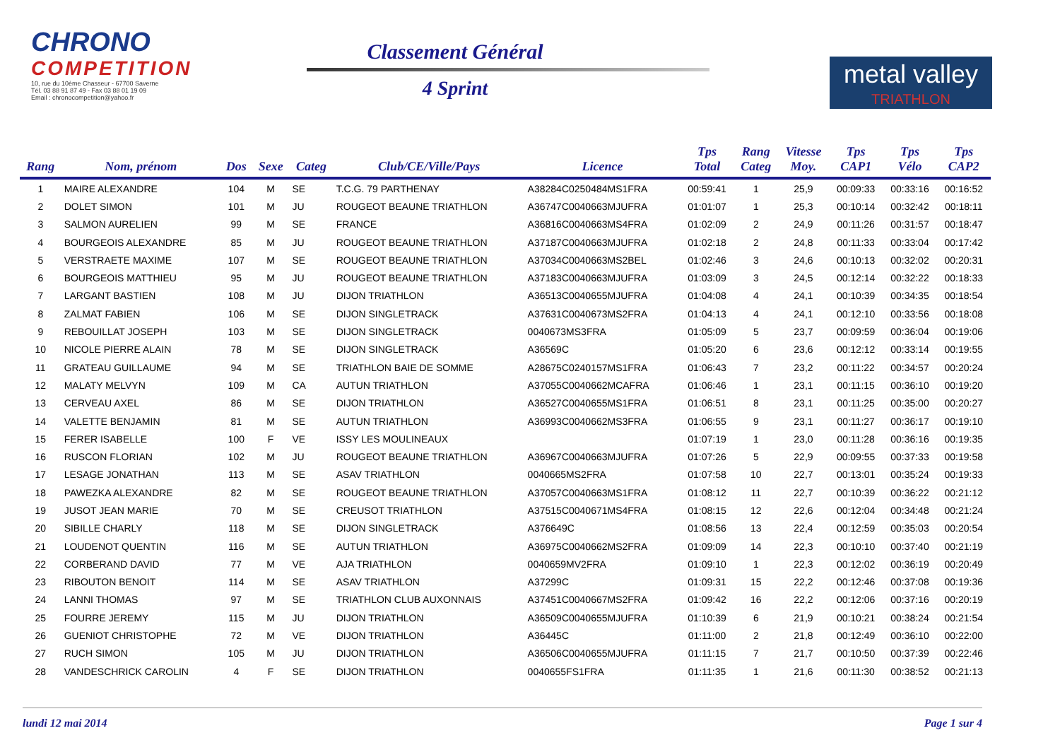CHRONO
COMPETITION
10, rue du 10ème Chasseur - 67700 Saverne
Tél. 03 88 91 87 49 - Fax 03 88 01 19 09
Email : chronocompetition@yahoo.fr
Classement Général
4 Sprint
metal valley
TRIATHLON
| Rang | Nom, prénom | Dos | Sexe | Categ | Club/CE/Ville/Pays | Licence | Tps Total | Rang Categ | Vitesse Moy. | Tps CAP1 | Tps Vélo | Tps CAP2 |
| --- | --- | --- | --- | --- | --- | --- | --- | --- | --- | --- | --- | --- |
| 1 | MAIRE ALEXANDRE | 104 | M | SE | T.C.G. 79 PARTHENAY | A38284C0250484MS1FRA | 00:59:41 | 1 | 25,9 | 00:09:33 | 00:33:16 | 00:16:52 |
| 2 | DOLET SIMON | 101 | M | JU | ROUGEOT BEAUNE TRIATHLON | A36747C0040663MJUFRA | 01:01:07 | 1 | 25,3 | 00:10:14 | 00:32:42 | 00:18:11 |
| 3 | SALMON AURELIEN | 99 | M | SE | FRANCE | A36816C0040663MS4FRA | 01:02:09 | 2 | 24,9 | 00:11:26 | 00:31:57 | 00:18:47 |
| 4 | BOURGEOIS ALEXANDRE | 85 | M | JU | ROUGEOT BEAUNE TRIATHLON | A37187C0040663MJUFRA | 01:02:18 | 2 | 24,8 | 00:11:33 | 00:33:04 | 00:17:42 |
| 5 | VERSTRAETE MAXIME | 107 | M | SE | ROUGEOT BEAUNE TRIATHLON | A37034C0040663MS2BEL | 01:02:46 | 3 | 24,6 | 00:10:13 | 00:32:02 | 00:20:31 |
| 6 | BOURGEOIS MATTHIEU | 95 | M | JU | ROUGEOT BEAUNE TRIATHLON | A37183C0040663MJUFRA | 01:03:09 | 3 | 24,5 | 00:12:14 | 00:32:22 | 00:18:33 |
| 7 | LARGANT BASTIEN | 108 | M | JU | DIJON TRIATHLON | A36513C0040655MJUFRA | 01:04:08 | 4 | 24,1 | 00:10:39 | 00:34:35 | 00:18:54 |
| 8 | ZALMAT FABIEN | 106 | M | SE | DIJON SINGLETRACK | A37631C0040673MS2FRA | 01:04:13 | 4 | 24,1 | 00:12:10 | 00:33:56 | 00:18:08 |
| 9 | REBOUILLAT JOSEPH | 103 | M | SE | DIJON SINGLETRACK | 0040673MS3FRA | 01:05:09 | 5 | 23,7 | 00:09:59 | 00:36:04 | 00:19:06 |
| 10 | NICOLE PIERRE ALAIN | 78 | M | SE | DIJON SINGLETRACK | A36569C | 01:05:20 | 6 | 23,6 | 00:12:12 | 00:33:14 | 00:19:55 |
| 11 | GRATEAU GUILLAUME | 94 | M | SE | TRIATHLON BAIE DE SOMME | A28675C0240157MS1FRA | 01:06:43 | 7 | 23,2 | 00:11:22 | 00:34:57 | 00:20:24 |
| 12 | MALATY MELVYN | 109 | M | CA | AUTUN TRIATHLON | A37055C0040662MCAFRA | 01:06:46 | 1 | 23,1 | 00:11:15 | 00:36:10 | 00:19:20 |
| 13 | CERVEAU AXEL | 86 | M | SE | DIJON TRIATHLON | A36527C0040655MS1FRA | 01:06:51 | 8 | 23,1 | 00:11:25 | 00:35:00 | 00:20:27 |
| 14 | VALETTE BENJAMIN | 81 | M | SE | AUTUN TRIATHLON | A36993C0040662MS3FRA | 01:06:55 | 9 | 23,1 | 00:11:27 | 00:36:17 | 00:19:10 |
| 15 | FERER ISABELLE | 100 | F | VE | ISSY LES MOULINEAUX | | 01:07:19 | 1 | 23,0 | 00:11:28 | 00:36:16 | 00:19:35 |
| 16 | RUSCON FLORIAN | 102 | M | JU | ROUGEOT BEAUNE TRIATHLON | A36967C0040663MJUFRA | 01:07:26 | 5 | 22,9 | 00:09:55 | 00:37:33 | 00:19:58 |
| 17 | LESAGE JONATHAN | 113 | M | SE | ASAV TRIATHLON | 0040665MS2FRA | 01:07:58 | 10 | 22,7 | 00:13:01 | 00:35:24 | 00:19:33 |
| 18 | PAWEZKA ALEXANDRE | 82 | M | SE | ROUGEOT BEAUNE TRIATHLON | A37057C0040663MS1FRA | 01:08:12 | 11 | 22,7 | 00:10:39 | 00:36:22 | 00:21:12 |
| 19 | JUSOT JEAN MARIE | 70 | M | SE | CREUSOT TRIATHLON | A37515C0040671MS4FRA | 01:08:15 | 12 | 22,6 | 00:12:04 | 00:34:48 | 00:21:24 |
| 20 | SIBILLE CHARLY | 118 | M | SE | DIJON SINGLETRACK | A376649C | 01:08:56 | 13 | 22,4 | 00:12:59 | 00:35:03 | 00:20:54 |
| 21 | LOUDENOT QUENTIN | 116 | M | SE | AUTUN TRIATHLON | A36975C0040662MS2FRA | 01:09:09 | 14 | 22,3 | 00:10:10 | 00:37:40 | 00:21:19 |
| 22 | CORBERAND DAVID | 77 | M | VE | AJA TRIATHLON | 0040659MV2FRA | 01:09:10 | 1 | 22,3 | 00:12:02 | 00:36:19 | 00:20:49 |
| 23 | RIBOUTON BENOIT | 114 | M | SE | ASAV TRIATHLON | A37299C | 01:09:31 | 15 | 22,2 | 00:12:46 | 00:37:08 | 00:19:36 |
| 24 | LANNI THOMAS | 97 | M | SE | TRIATHLON CLUB AUXONNAIS | A37451C0040667MS2FRA | 01:09:42 | 16 | 22,2 | 00:12:06 | 00:37:16 | 00:20:19 |
| 25 | FOURRE JEREMY | 115 | M | JU | DIJON TRIATHLON | A36509C0040655MJUFRA | 01:10:39 | 6 | 21,9 | 00:10:21 | 00:38:24 | 00:21:54 |
| 26 | GUENIOT CHRISTOPHE | 72 | M | VE | DIJON TRIATHLON | A36445C | 01:11:00 | 2 | 21,8 | 00:12:49 | 00:36:10 | 00:22:00 |
| 27 | RUCH SIMON | 105 | M | JU | DIJON TRIATHLON | A36506C0040655MJUFRA | 01:11:15 | 7 | 21,7 | 00:10:50 | 00:37:39 | 00:22:46 |
| 28 | VANDESCHRICK CAROLIN | 4 | F | SE | DIJON TRIATHLON | 0040655FS1FRA | 01:11:35 | 1 | 21,6 | 00:11:30 | 00:38:52 | 00:21:13 |
lundi 12 mai 2014 Page 1 sur 4